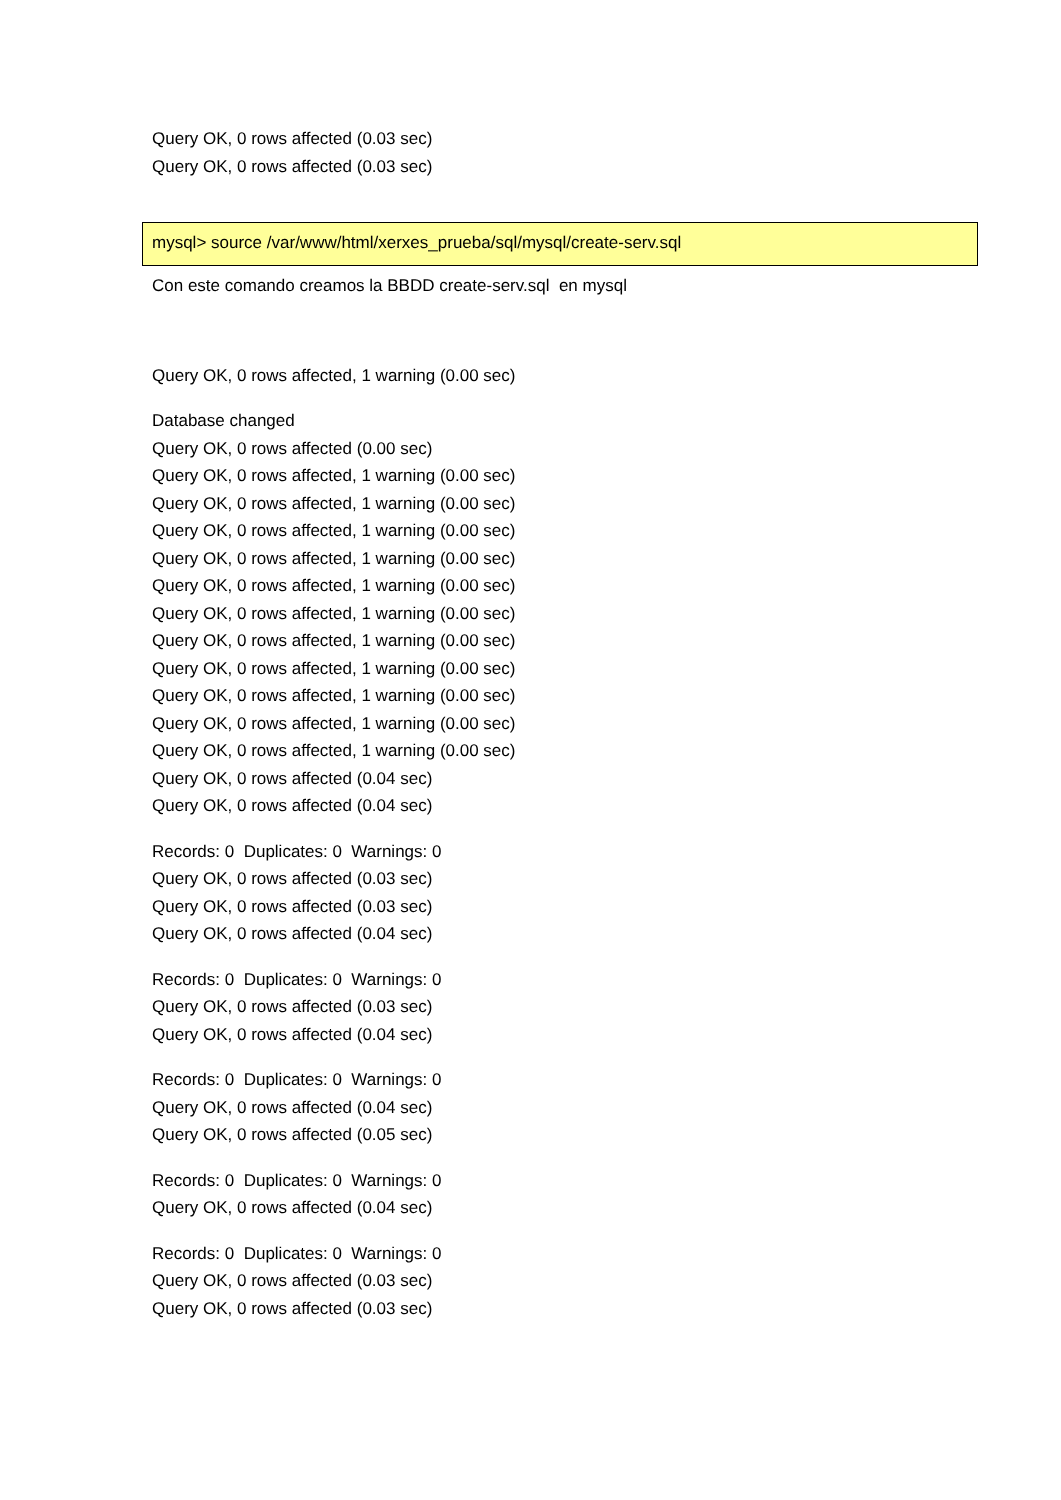Query OK, 0 rows affected (0.03 sec)
Query OK, 0 rows affected (0.03 sec)
mysql> source /var/www/html/xerxes_prueba/sql/mysql/create-serv.sql
Con este comando creamos la BBDD create-serv.sql en mysql
Query OK, 0 rows affected, 1 warning (0.00 sec)
Database changed
Query OK, 0 rows affected (0.00 sec)
Query OK, 0 rows affected, 1 warning (0.00 sec)
Query OK, 0 rows affected, 1 warning (0.00 sec)
Query OK, 0 rows affected, 1 warning (0.00 sec)
Query OK, 0 rows affected, 1 warning (0.00 sec)
Query OK, 0 rows affected, 1 warning (0.00 sec)
Query OK, 0 rows affected, 1 warning (0.00 sec)
Query OK, 0 rows affected, 1 warning (0.00 sec)
Query OK, 0 rows affected, 1 warning (0.00 sec)
Query OK, 0 rows affected, 1 warning (0.00 sec)
Query OK, 0 rows affected, 1 warning (0.00 sec)
Query OK, 0 rows affected, 1 warning (0.00 sec)
Query OK, 0 rows affected (0.04 sec)
Query OK, 0 rows affected (0.04 sec)
Records: 0 Duplicates: 0 Warnings: 0
Query OK, 0 rows affected (0.03 sec)
Query OK, 0 rows affected (0.03 sec)
Query OK, 0 rows affected (0.04 sec)
Records: 0 Duplicates: 0 Warnings: 0
Query OK, 0 rows affected (0.03 sec)
Query OK, 0 rows affected (0.04 sec)
Records: 0 Duplicates: 0 Warnings: 0
Query OK, 0 rows affected (0.04 sec)
Query OK, 0 rows affected (0.05 sec)
Records: 0 Duplicates: 0 Warnings: 0
Query OK, 0 rows affected (0.04 sec)
Records: 0 Duplicates: 0 Warnings: 0
Query OK, 0 rows affected (0.03 sec)
Query OK, 0 rows affected (0.03 sec)